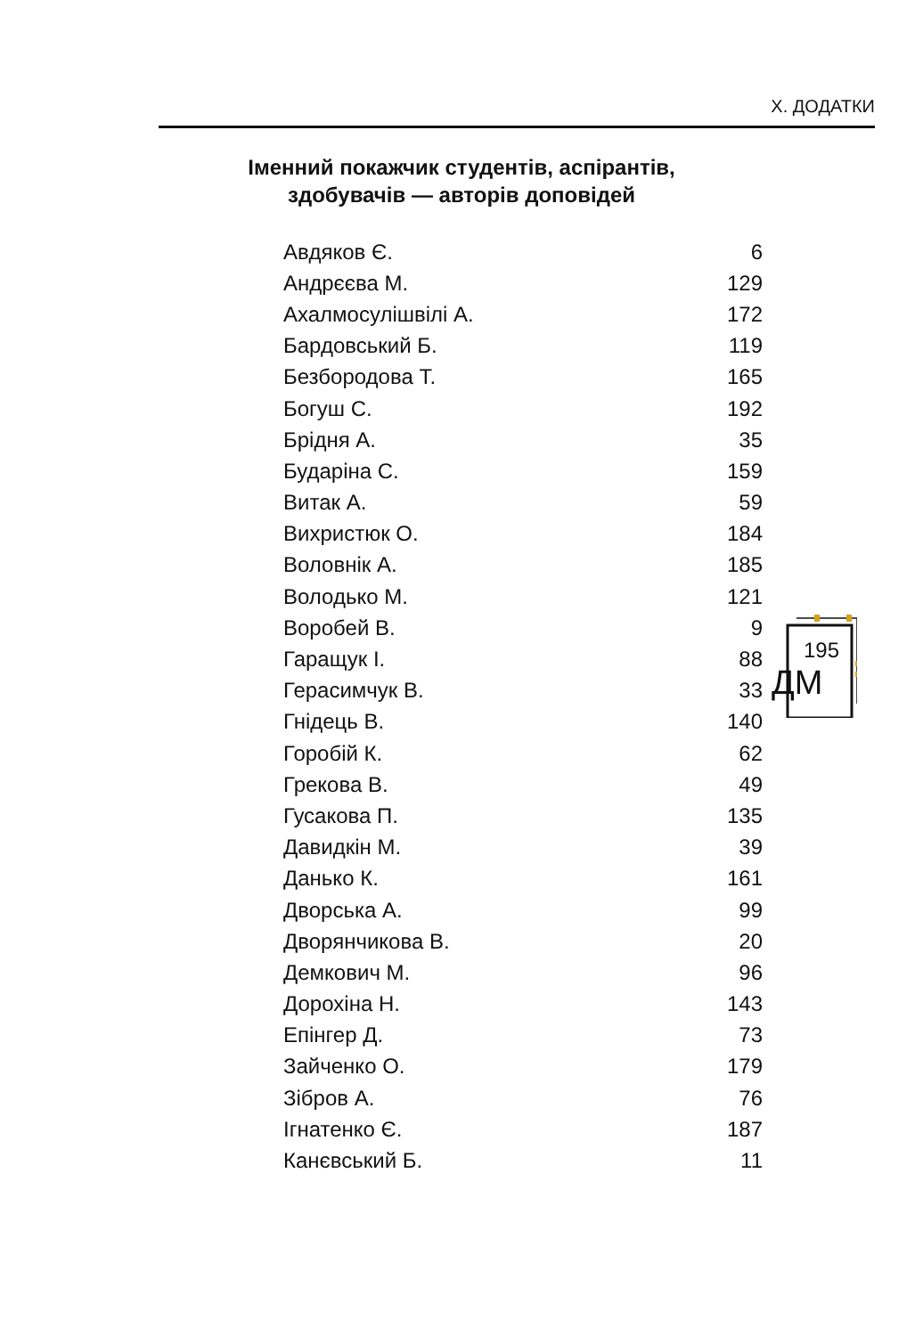Х. ДОДАТКИ
Іменний покажчик студентів, аспірантів,
здобувачів — авторів доповідей
| Авдяков Є. | 6 |
| Андрєєва М. | 129 |
| Ахалмосулішвілі А. | 172 |
| Бардовський Б. | 119 |
| Безбородова Т. | 165 |
| Богуш С. | 192 |
| Брідня А. | 35 |
| Бударіна С. | 159 |
| Витак А. | 59 |
| Вихристюк О. | 184 |
| Воловнік А. | 185 |
| Володько М. | 121 |
| Воробей В. | 9 |
| Гаращук І. | 88 |
| Герасимчук В. | 33 |
| Гнідець В. | 140 |
| Горобій К. | 62 |
| Грекова В. | 49 |
| Гусакова П. | 135 |
| Давидкін М. | 39 |
| Данько К. | 161 |
| Дворська А. | 99 |
| Дворянчикова В. | 20 |
| Демкович М. | 96 |
| Дорохіна Н. | 143 |
| Епінгер Д. | 73 |
| Зайченко О. | 179 |
| Зібров А. | 76 |
| Ігнатенко Є. | 187 |
| Канєвський Б. | 11 |
195
ДМ